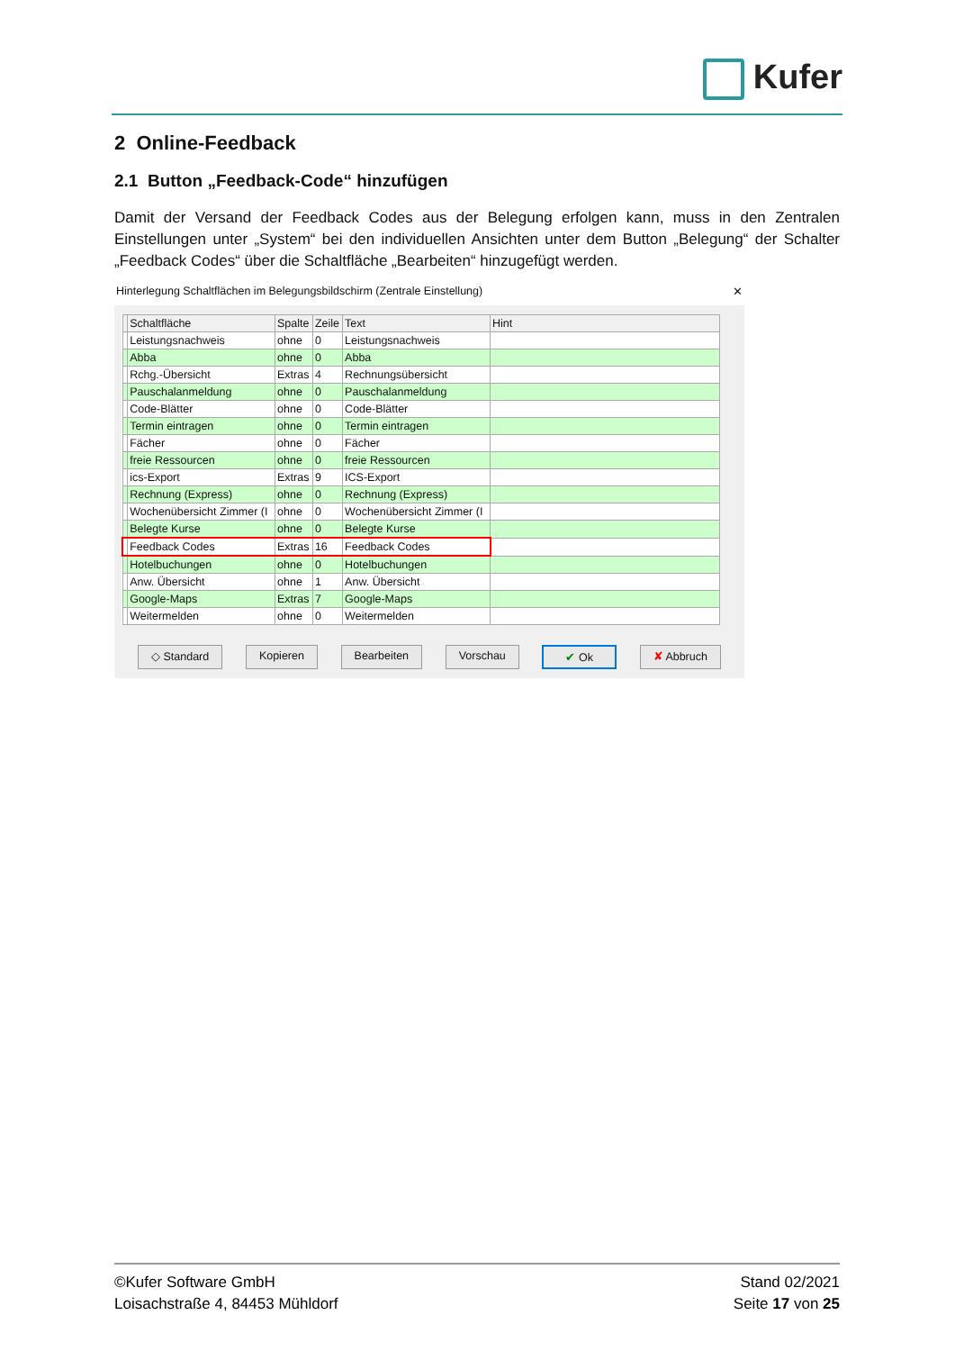Kufer
2 Online-Feedback
2.1 Button „Feedback-Code“ hinzufügen
Damit der Versand der Feedback Codes aus der Belegung erfolgen kann, muss in den Zentralen Einstellungen unter „System“ bei den individuellen Ansichten unter dem Button „Belegung“ der Schalter „Feedback Codes“ über die Schaltfläche „Bearbeiten“ hinzugefügt werden.
Hinterlegung Schaltflächen im Belegungsbildschirm (Zentrale Einstellung) ✕
| | Schaltfläche | Spalte | Zeile | Text | Hint |
| --- | --- | --- | --- | --- | --- |
| | Leistungsnachweis | ohne | 0 | Leistungsnachweis | |
| | Abba | ohne | 0 | Abba | |
| | Rchg.-Übersicht | Extras | 4 | Rechnungsübersicht | |
| | Pauschalanmeldung | ohne | 0 | Pauschalanmeldung | |
| | Code-Blätter | ohne | 0 | Code-Blätter | |
| | Termin eintragen | ohne | 0 | Termin eintragen | |
| | Fächer | ohne | 0 | Fächer | |
| | freie Ressourcen | ohne | 0 | freie Ressourcen | |
| | ics-Export | Extras | 9 | ICS-Export | |
| | Rechnung (Express) | ohne | 0 | Rechnung (Express) | |
| | Wochenübersicht Zimmer (I | ohne | 0 | Wochenübersicht Zimmer (I | |
| | Belegte Kurse | ohne | 0 | Belegte Kurse | |
| | Feedback Codes | Extras | 16 | Feedback Codes | |
| | Hotelbuchungen | ohne | 0 | Hotelbuchungen | |
| | Anw. Übersicht | ohne | 1 | Anw. Übersicht | |
| | Google-Maps | Extras | 7 | Google-Maps | |
| | Weitermelden | ohne | 0 | Weitermelden | |
◇ Standard Kopieren Bearbeiten Vorschau ✔ Ok ✘ Abbruch
©Kufer Software GmbH
Loisachstraße 4, 84453 Mühldorf
Stand 02/2021
Seite 17 von 25